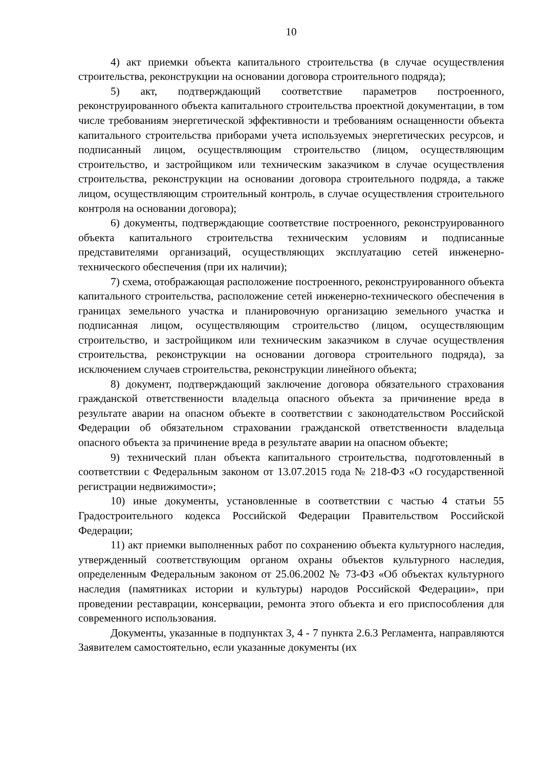10
4) акт приемки объекта капитального строительства (в случае осуществления строительства, реконструкции на основании договора строительного подряда);
5) акт, подтверждающий соответствие параметров построенного, реконструированного объекта капитального строительства проектной документации, в том числе требованиям энергетической эффективности и требованиям оснащенности объекта капитального строительства приборами учета используемых энергетических ресурсов, и подписанный лицом, осуществляющим строительство (лицом, осуществляющим строительство, и застройщиком или техническим заказчиком в случае осуществления строительства, реконструкции на основании договора строительного подряда, а также лицом, осуществляющим строительный контроль, в случае осуществления строительного контроля на основании договора);
6) документы, подтверждающие соответствие построенного, реконструированного объекта капитального строительства техническим условиям и подписанные представителями организаций, осуществляющих эксплуатацию сетей инженерно-технического обеспечения (при их наличии);
7) схема, отображающая расположение построенного, реконструированного объекта капитального строительства, расположение сетей инженерно-технического обеспечения в границах земельного участка и планировочную организацию земельного участка и подписанная лицом, осуществляющим строительство (лицом, осуществляющим строительство, и застройщиком или техническим заказчиком в случае осуществления строительства, реконструкции на основании договора строительного подряда), за исключением случаев строительства, реконструкции линейного объекта;
8) документ, подтверждающий заключение договора обязательного страхования гражданской ответственности владельца опасного объекта за причинение вреда в результате аварии на опасном объекте в соответствии с законодательством Российской Федерации об обязательном страховании гражданской ответственности владельца опасного объекта за причинение вреда в результате аварии на опасном объекте;
9) технический план объекта капитального строительства, подготовленный в соответствии с Федеральным законом от 13.07.2015 года № 218-ФЗ «О государственной регистрации недвижимости»;
10) иные документы, установленные в соответствии с частью 4 статьи 55 Градостроительного кодекса Российской Федерации Правительством Российской Федерации;
11) акт приемки выполненных работ по сохранению объекта культурного наследия, утвержденный соответствующим органом охраны объектов культурного наследия, определенным Федеральным законом от 25.06.2002 № 73-ФЗ «Об объектах культурного наследия (памятниках истории и культуры) народов Российской Федерации», при проведении реставрации, консервации, ремонта этого объекта и его приспособления для современного использования.
Документы, указанные в подпунктах 3, 4 - 7 пункта 2.6.3 Регламента, направляются Заявителем самостоятельно, если указанные документы (их